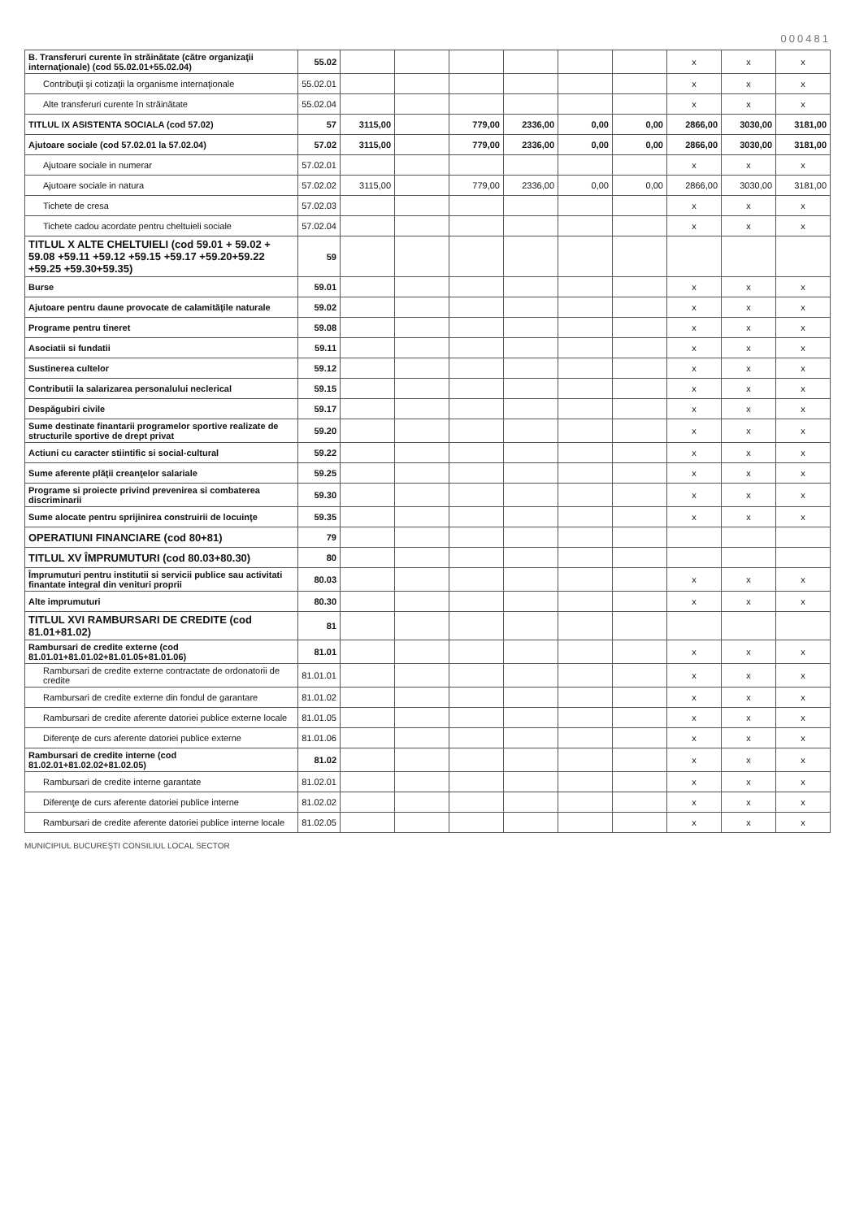000481
| B. Transferuri curente în străinătate (către organizaţii internaţionale) (cod 55.02.01+55.02.04) | 55.02 | | | | | | | x | x | x |
| Contribuţii şi cotizaţii la organisme internaţionale | 55.02.01 | | | | | | | x | x | x |
| Alte transferuri curente în străinătate | 55.02.04 | | | | | | | x | x | x |
| TITLUL IX ASISTENTA SOCIALA (cod 57.02) | 57 | 3115,00 | | 779,00 | 2336,00 | 0,00 | 0,00 | 2866,00 | 3030,00 | 3181,00 |
| Ajutoare sociale (cod 57.02.01 la 57.02.04) | 57.02 | 3115,00 | | 779,00 | 2336,00 | 0,00 | 0,00 | 2866,00 | 3030,00 | 3181,00 |
| Ajutoare sociale in numerar | 57.02.01 | | | | | | | x | x | x |
| Ajutoare sociale in natura | 57.02.02 | 3115,00 | | 779,00 | 2336,00 | 0,00 | 0,00 | 2866,00 | 3030,00 | 3181,00 |
| Tichete de cresa | 57.02.03 | | | | | | | x | x | x |
| Tichete cadou acordate pentru cheltuieli sociale | 57.02.04 | | | | | | | x | x | x |
| TITLUL X ALTE CHELTUIELI (cod 59.01 + 59.02 + 59.08 +59.11 +59.12 +59.15 +59.17 +59.20+59.22 +59.25 +59.30+59.35) | 59 | | | | | | | | | |
| Burse | 59.01 | | | | | | | x | x | x |
| Ajutoare pentru daune provocate de calamităţile naturale | 59.02 | | | | | | | x | x | x |
| Programe pentru tineret | 59.08 | | | | | | | x | x | x |
| Asociatii si fundatii | 59.11 | | | | | | | x | x | x |
| Sustinerea cultelor | 59.12 | | | | | | | x | x | x |
| Contributii la salarizarea personalului neclerical | 59.15 | | | | | | | x | x | x |
| Despăgubiri civile | 59.17 | | | | | | | x | x | x |
| Sume destinate finantarii programelor sportive realizate de structurile sportive de drept privat | 59.20 | | | | | | | x | x | x |
| Actiuni cu caracter stiintific si social-cultural | 59.22 | | | | | | | x | x | x |
| Sume aferente plăţii creanţelor salariale | 59.25 | | | | | | | x | x | x |
| Programe si proiecte privind prevenirea si combaterea discriminarii | 59.30 | | | | | | | x | x | x |
| Sume alocate pentru sprijinirea construirii de locuinţe | 59.35 | | | | | | | x | x | x |
| OPERATIUNI FINANCIARE (cod 80+81) | 79 | | | | | | | | | |
| TITLUL XV ÎMPRUMUTURI (cod 80.03+80.30) | 80 | | | | | | | | | |
| Împrumuturi pentru institutii si servicii publice sau activitati finantate integral din venituri proprii | 80.03 | | | | | | | x | x | x |
| Alte imprumuturi | 80.30 | | | | | | | x | x | x |
| TITLUL XVI RAMBURSARI DE CREDITE (cod 81.01+81.02) | 81 | | | | | | | | | |
| Rambursari de credite externe (cod 81.01.01+81.01.02+81.01.05+81.01.06) | 81.01 | | | | | | | x | x | x |
| Rambursari de credite externe contractate de ordonatorii de credite | 81.01.01 | | | | | | | x | x | x |
| Rambursari de credite externe din fondul de garantare | 81.01.02 | | | | | | | x | x | x |
| Rambursari de credite aferente datoriei publice externe locale | 81.01.05 | | | | | | | x | x | x |
| Diferenţe de curs aferente datoriei publice externe | 81.01.06 | | | | | | | x | x | x |
| Rambursari de credite interne (cod 81.02.01+81.02.02+81.02.05) | 81.02 | | | | | | | x | x | x |
| Rambursari de credite interne garantate | 81.02.01 | | | | | | | x | x | x |
| Diferenţe de curs aferente datoriei publice interne | 81.02.02 | | | | | | | x | x | x |
| Rambursari de credite aferente datoriei publice interne locale | 81.02.05 | | | | | | | x | x | x |
MUNICIPIUL BUCUREŞTI CONSILIUL LOCAL SECTOR